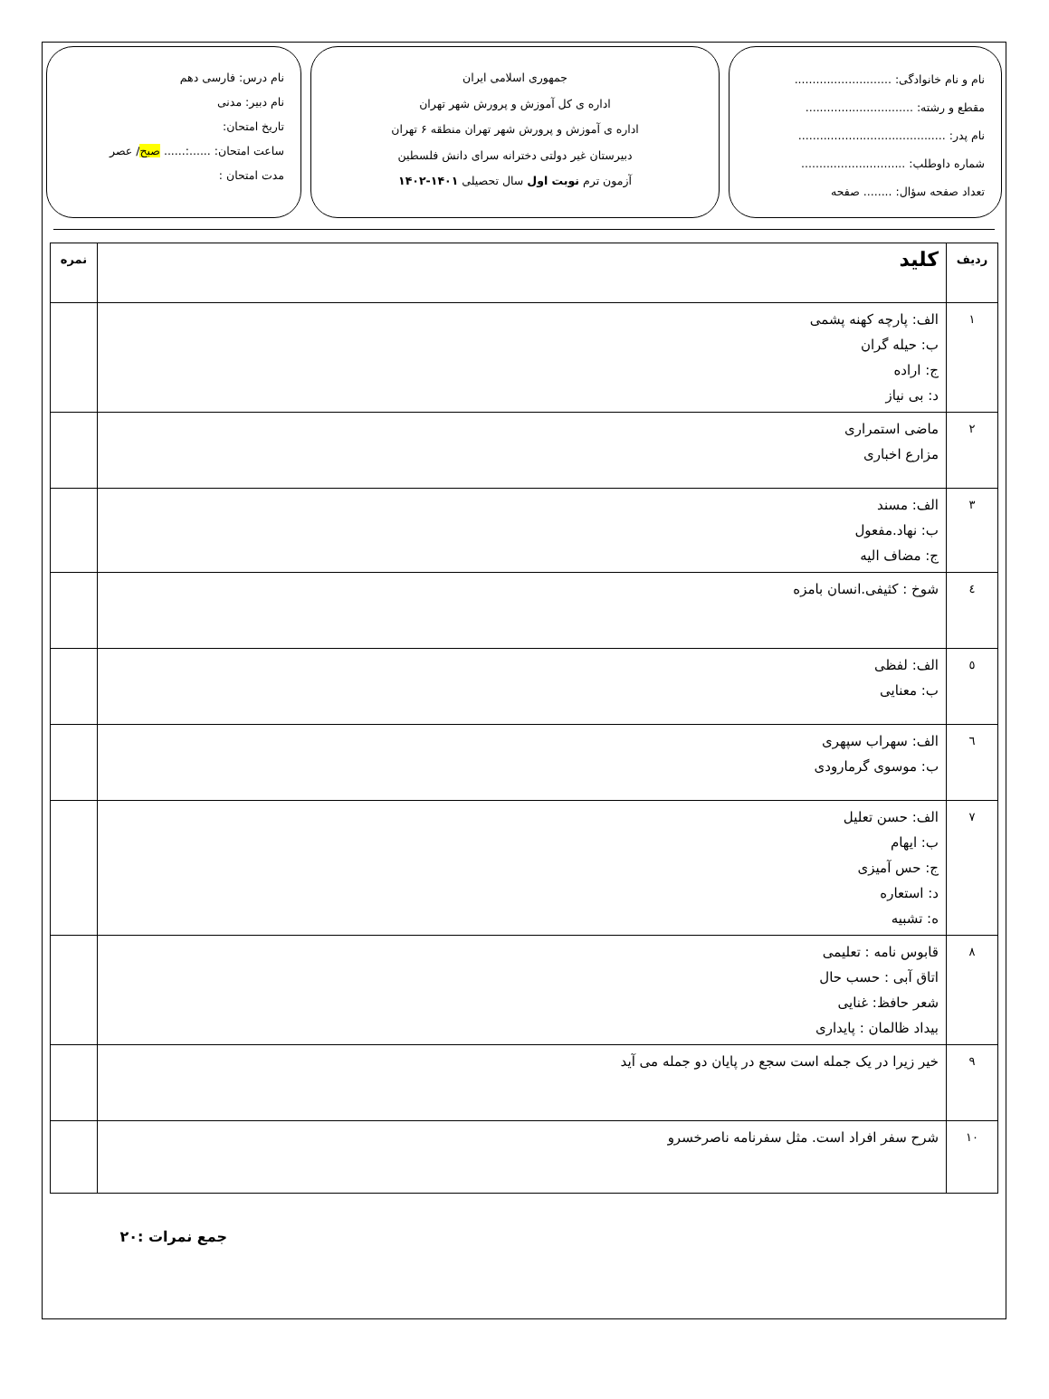نام و نام خانوادگی: ...........................
مقطع و رشته: ..............................
نام پدر: .........................................
شماره داوطلب: .............................
تعداد صفحه سؤال: ........ صفحه
جمهوری اسلامی ایران
اداره ی کل آموزش و پرورش شهر تهران
اداره ی آموزش و پرورش شهر تهران منطقه ۶ تهران
دبیرستان غیر دولتی دخترانه سرای دانش فلسطین
آزمون ترم نوبت اول سال تحصیلی ۱۴۰۱-۱۴۰۲
نام درس: فارسی دهم
نام دبیر: مدنی
تاریخ امتحان:
ساعت امتحان: ......:...... صبح/ عصر
مدت امتحان :
| ردیف | کلید | نمره |
| --- | --- | --- |
| ۱ | الف: پارچه کهنه پشمی ب: حیله گران ج: اراده د: بی نیاز | |
| ۲ | ماضی استمراری مزارع اخباری | |
| ۳ | الف: مسند ب: نهاد.مفعول ج: مضاف الیه | |
| ٤ | شوخ : کثیفی.انسان بامزه | |
| ٥ | الف: لفظی ب: معنایی | |
| ٦ | الف: سهراب سپهری ب: موسوی گرمارودی | |
| ٧ | الف: حسن تعلیل ب: ایهام ج: حس آمیزی د: استعاره ه: تشبیه | |
| ٨ | قابوس نامه : تعلیمی اتاق آبی : حسب حال شعر حافظ: غنایی بیداد ظالمان : پایداری | |
| ٩ | خیر زیرا در یک جمله است سجع در پایان دو جمله می آید | |
| ١٠ | شرح سفر افراد است. مثل سفرنامه ناصرخسرو | |
جمع نمرات :۲۰